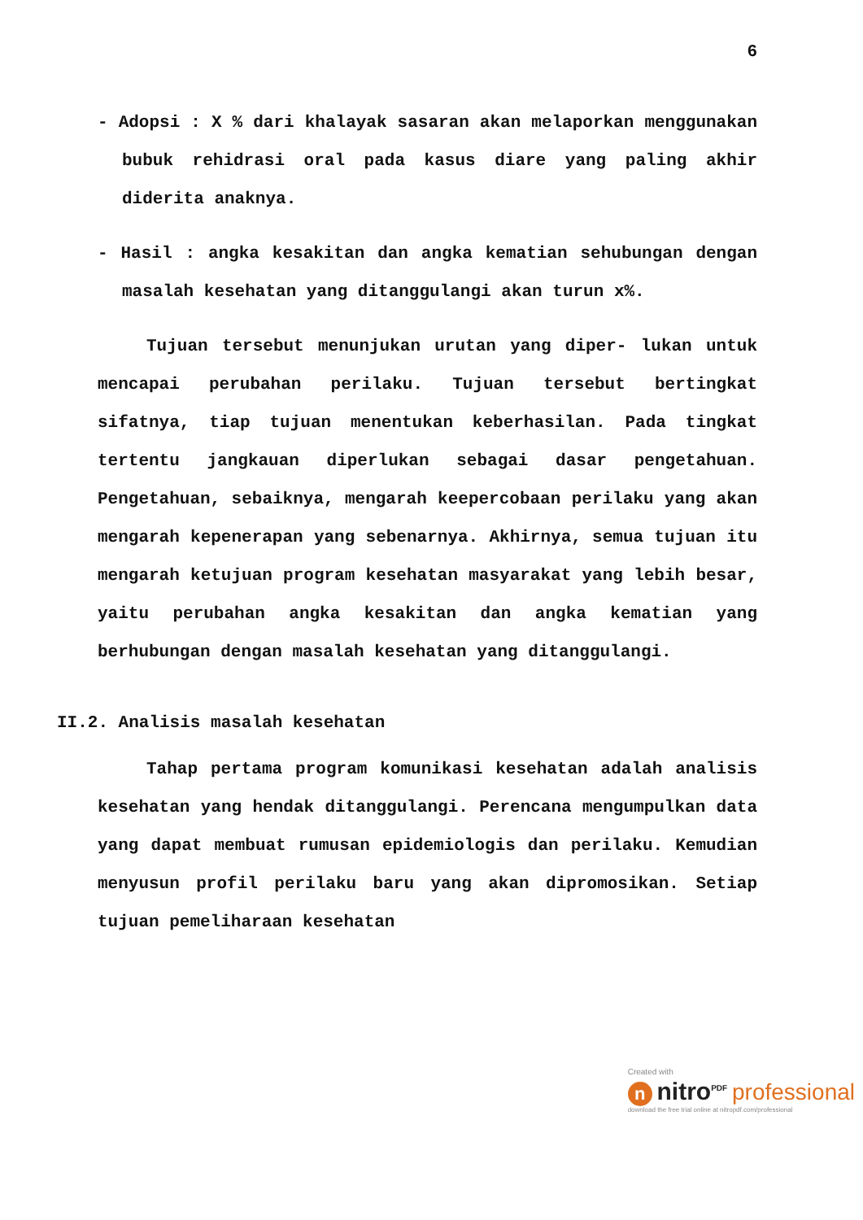6
- Adopsi : X % dari khalayak sasaran akan melaporkan menggunakan bubuk rehidrasi oral pada kasus diare yang paling akhir diderita anaknya.
- Hasil : angka kesakitan dan angka kematian sehubungan dengan masalah kesehatan yang ditanggulangi akan turun x%.
Tujuan tersebut menunjukan urutan yang diper- lukan untuk mencapai perubahan perilaku. Tujuan tersebut bertingkat sifatnya, tiap tujuan menentukan keberhasilan. Pada tingkat tertentu jangkauan diperlukan sebagai dasar pengetahuan. Pengetahuan, sebaiknya, mengarah keepercobaan perilaku yang akan mengarah kepenerapan yang sebenarnya. Akhirnya, semua tujuan itu mengarah ketujuan program kesehatan masyarakat yang lebih besar, yaitu perubahan angka kesakitan dan angka kematian yang berhubungan dengan masalah kesehatan yang ditanggulangi.
II.2. Analisis masalah kesehatan
Tahap pertama program komunikasi kesehatan adalah analisis kesehatan yang hendak ditanggulangi. Perencana mengumpulkan data yang dapat membuat rumusan epidemiologis dan perilaku. Kemudian menyusun profil perilaku baru yang akan dipromosikan. Setiap tujuan pemeliharaan kesehatan
Created with
n nitro<sup>PDF</sup> professional
download the free trial online at nitropdf.com/professional